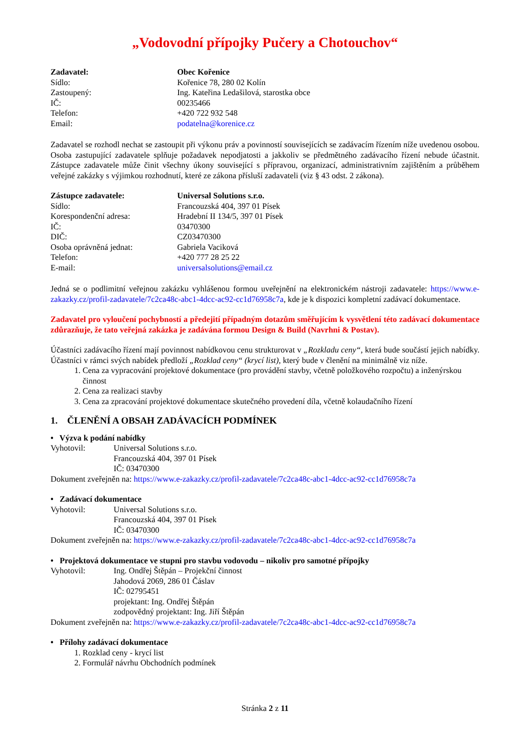„Vodovodní přípojky Pučery a Chotouchov“
Zadavatel: Obec Kořenice Sídlo: Kořenice 78, 280 02 Kolín Zastoupený: Ing. Kateřina Ledašilová, starostka obce IČ: 00235466 Telefon: +420 722 932 548 Email: podatelna@korenice.cz
Zadavatel se rozhodl nechat se zastoupit při výkonu práv a povinností souvisejících se zadávacím řízením níže uvedenou osobou. Osoba zastupující zadavatele splňuje požadavek nepodjatosti a jakkoliv se předmětného zadávacího řízení nebude účastnit. Zástupce zadavatele může činit všechny úkony související s přípravou, organizací, administrativním zajištěním a průběhem veřejné zakázky s výjimkou rozhodnutí, které ze zákona přísluší zadavateli (viz § 43 odst. 2 zákona).
Zástupce zadavatele: Universal Solutions s.r.o. Sídlo: Francouzská 404, 397 01 Písek Korespondenční adresa: Hradební II 134/5, 397 01 Písek IČ: 03470300 DIČ: CZ03470300 Osoba oprávněná jednat: Gabriela Vaciková Telefon: +420 777 28 25 22 E-mail: universalsolutions@email.cz
Jedná se o podlimitní veřejnou zakázku vyhlášenou formou uveřejnění na elektronickém nástroji zadavatele: https://www.e-zakazky.cz/profil-zadavatele/7c2ca48c-abc1-4dcc-ac92-cc1d76958c7a, kde je k dispozici kompletní zadávací dokumentace.
Zadavatel pro vyloučení pochybností a předejití případným dotazům směřujícím k vysvětlení této zadávací dokumentace zdůrazňuje, že tato veřejná zakázka je zadávána formou Design & Build (Navrhni & Postav).
Účastníci zadávacího řízení mají povinnost nabídkovou cenu strukturovat v „Rozkladu ceny“, která bude součástí jejich nabídky. Účastníci v rámci svých nabídek předloží „Rozklad ceny“ (krycí list), který bude v členění na minimálně viz níže.
1. Cena za vypracování projektové dokumentace (pro provádění stavby, včetně položkového rozpočtu) a inženýrskou činnost
2. Cena za realizaci stavby
3. Cena za zpracování projektové dokumentace skutečného provedení díla, včetně kolaudačního řízení
1. ČLENĚNÍ A OBSAH ZADÁVACÍCH PODMÍNEK
• Výzva k podání nabídky
Vyhotovil: Universal Solutions s.r.o.
Francouzská 404, 397 01 Písek
IČ: 03470300
Dokument zveřejněn na: https://www.e-zakazky.cz/profil-zadavatele/7c2ca48c-abc1-4dcc-ac92-cc1d76958c7a
• Zadávací dokumentace
Vyhotovil: Universal Solutions s.r.o.
Francouzská 404, 397 01 Písek
IČ: 03470300
Dokument zveřejněn na: https://www.e-zakazky.cz/profil-zadavatele/7c2ca48c-abc1-4dcc-ac92-cc1d76958c7a
• Projektová dokumentace ve stupni pro stavbu vodovodu – nikoliv pro samotné přípojky
Vyhotovil: Ing. Ondřej Štěpán – Projekční činnost
Jahodová 2069, 286 01 Čáslav
IČ: 02795451
projektant: Ing. Ondřej Štěpán
zodpovědný projektant: Ing. Jiří Štěpán
Dokument zveřejněn na: https://www.e-zakazky.cz/profil-zadavatele/7c2ca48c-abc1-4dcc-ac92-cc1d76958c7a
• Přílohy zadávací dokumentace
1. Rozklad ceny - krycí list
2. Formulář návrhu Obchodních podmínek
Stránka 2 z 11